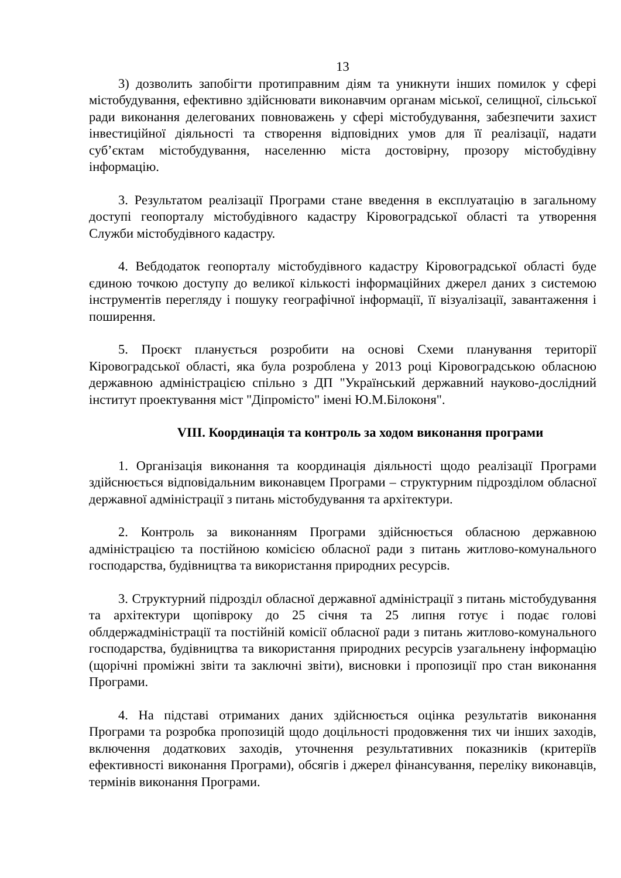13
3) дозволить запобігти протиправним діям та уникнути інших помилок у сфері містобудування, ефективно здійснювати виконавчим органам міської, селищної, сільської ради виконання делегованих повноважень у сфері містобудування, забезпечити захист інвестиційної діяльності та створення відповідних умов для її реалізації, надати суб’єктам містобудування, населенню міста достовірну, прозору містобудівну інформацію.
3. Результатом реалізації Програми стане введення в експлуатацію в загальному доступі геопорталу містобудівного кадастру Кіровоградської області та утворення Служби містобудівного кадастру.
4. Вебдодаток геопорталу містобудівного кадастру Кіровоградської області буде єдиною точкою доступу до великої кількості інформаційних джерел даних з системою інструментів перегляду і пошуку географічної інформації, її візуалізації, завантаження і поширення.
5. Проєкт планується розробити на основі Схеми планування території Кіровоградської області, яка була розроблена у 2013 році Кіровоградською обласною державною адміністрацією спільно з ДП "Український державний науково-дослідний інститут проектування міст "Діпромісто" імені Ю.М.Білоконя".
VIII. Координація та контроль за ходом виконання програми
1. Організація виконання та координація діяльності щодо реалізації Програми здійснюється відповідальним виконавцем Програми – структурним підрозділом обласної державної адміністрації з питань містобудування та архітектури.
2. Контроль за виконанням Програми здійснюється обласною державною адміністрацією та постійною комісією обласної ради з питань житлово-комунального господарства, будівництва та використання природних ресурсів.
3. Структурний підрозділ обласної державної адміністрації з питань містобудування та архітектури щопівроку до 25 січня та 25 липня готує і подає голові облдержадміністрації та постійній комісії обласної ради з питань житлово-комунального господарства, будівництва та використання природних ресурсів узагальнену інформацію (щорічні проміжні звіти та заключні звіти), висновки і пропозиції про стан виконання Програми.
4. На підставі отриманих даних здійснюється оцінка результатів виконання Програми та розробка пропозицій щодо доцільності продовження тих чи інших заходів, включення додаткових заходів, уточнення результативних показників (критеріїв ефективності виконання Програми), обсягів і джерел фінансування, переліку виконавців, термінів виконання Програми.